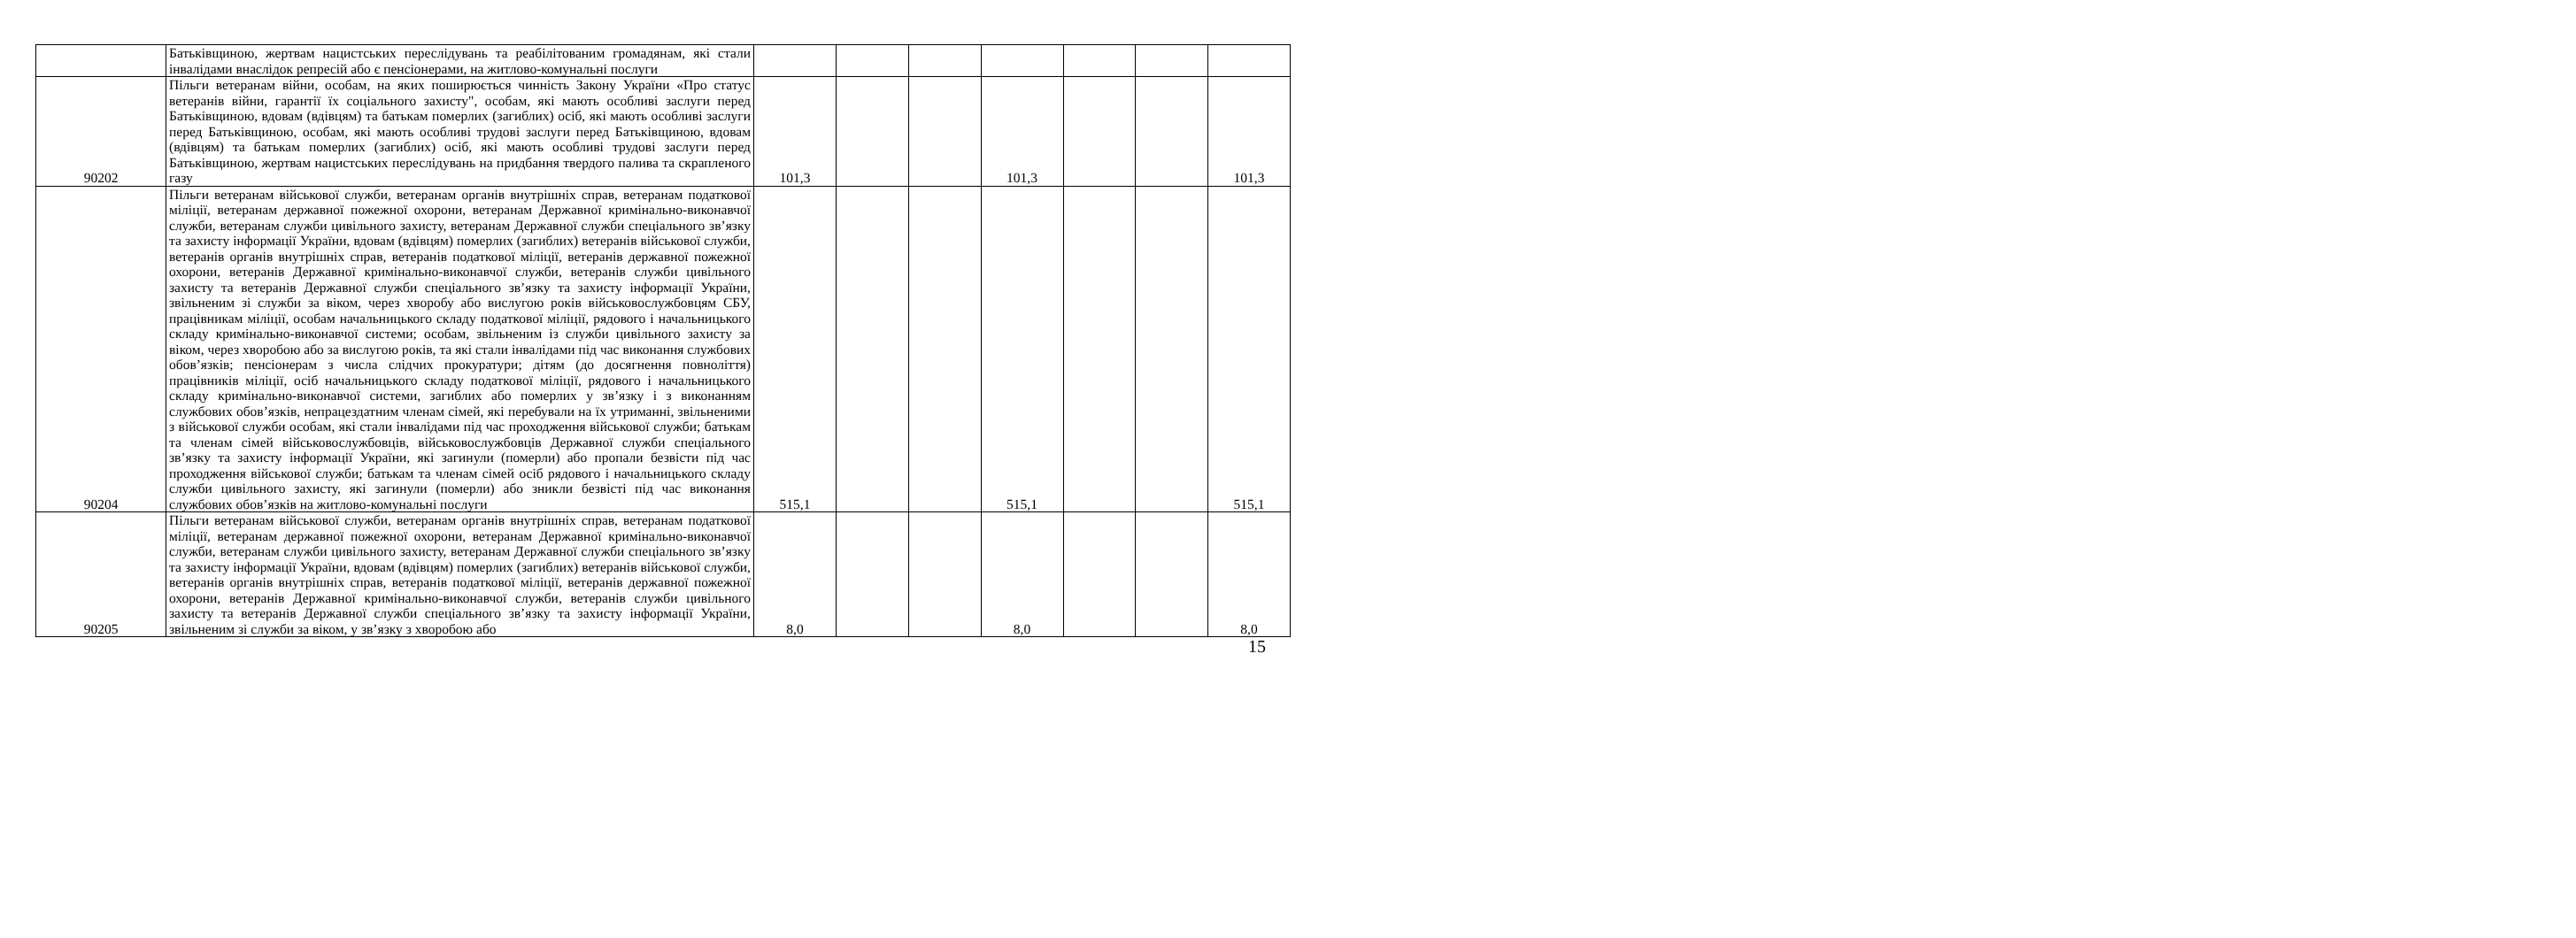| | Батьківщиною, жертвам нацистських переслідувань та реабілітованим громадянам, які стали інвалідами внаслідок репресій або є пенсіонерами, на житлово-комунальні послуги | | | | | | | |
| 90202 | Пільги ветеранам війни, особам, на яких поширюється чинність Закону України «Про статус ветеранів війни, гарантії їх соціального захисту", особам, які мають особливі заслуги перед Батьківщиною, вдовам (вдівцям) та батькам померлих (загиблих) осіб, які мають особливі заслуги перед Батьківщиною, особам, які мають особливі трудові заслуги перед Батьківщиною, вдовам (вдівцям) та батькам померлих (загиблих) осіб, які мають особливі трудові заслуги перед Батьківщиною, жертвам нацистських переслідувань на придбання твердого палива та скрапленого газу | 101,3 | | | 101,3 | | | 101,3 |
| 90204 | Пільги ветеранам військової служби, ветеранам органів внутрішніх справ, ветеранам податкової міліції, ветеранам державної пожежної охорони, ветеранам Державної кримінально-виконавчої служби, ветеранам служби цивільного захисту, ветеранам Державної служби спеціального зв’язку та захисту інформації України, вдовам (вдівцям) померлих (загиблих) ветеранів військової служби, ветеранів органів внутрішніх справ, ветеранів податкової міліції, ветеранів державної пожежної охорони, ветеранів Державної кримінально-виконавчої служби, ветеранів служби цивільного захисту та ветеранів Державної служби спеціального зв’язку та захисту інформації України, звільненим зі служби за віком, через хворобу або вислугою років військовослужбовцям СБУ, працівникам міліції, особам начальницького складу податкової міліції, рядового і начальницького складу кримінально-виконавчої системи; особам, звільненим із служби цивільного захисту за віком, через хворобою або за вислугою років, та які стали інвалідами під час виконання службових обов’язків; пенсіонерам з числа слідчих прокуратури; дітям (до досягнення повноліття) працівників міліції, осіб начальницького складу податкової міліції, рядового і начальницького складу кримінально-виконавчої системи, загиблих або померлих у зв’язку і з виконанням службових обов’язків, непрацездатним членам сімей, які перебували на їх утриманні, звільненими з військової служби особам, які стали інвалідами під час проходження військової служби; батькам та членам сімей військовослужбовців, військовослужбовців Державної служби спеціального зв’язку та захисту інформації України, які загинули (померли) або пропали безвісти під час проходження військової служби; батькам та членам сімей осіб рядового і начальницького складу служби цивільного захисту, які загинули (померли) або зникли безвісті під час виконання службових обов’язків на житлово-комунальні послуги | 515,1 | | | 515,1 | | | 515,1 |
| 90205 | Пільги ветеранам військової служби, ветеранам органів внутрішніх справ, ветеранам податкової міліції, ветеранам державної пожежної охорони, ветеранам Державної кримінально-виконавчої служби, ветеранам служби цивільного захисту, ветеранам Державної служби спеціального зв’язку та захисту інформації України, вдовам (вдівцям) померлих (загиблих) ветеранів військової служби, ветеранів органів внутрішніх справ, ветеранів податкової міліції, ветеранів державної пожежної охорони, ветеранів Державної кримінально-виконавчої служби, ветеранів служби цивільного захисту та ветеранів Державної служби спеціального зв’язку та захисту інформації України, звільненим зі служби за віком, у зв’язку з хворобою або | 8,0 | | | 8,0 | | | 8,0 |
15